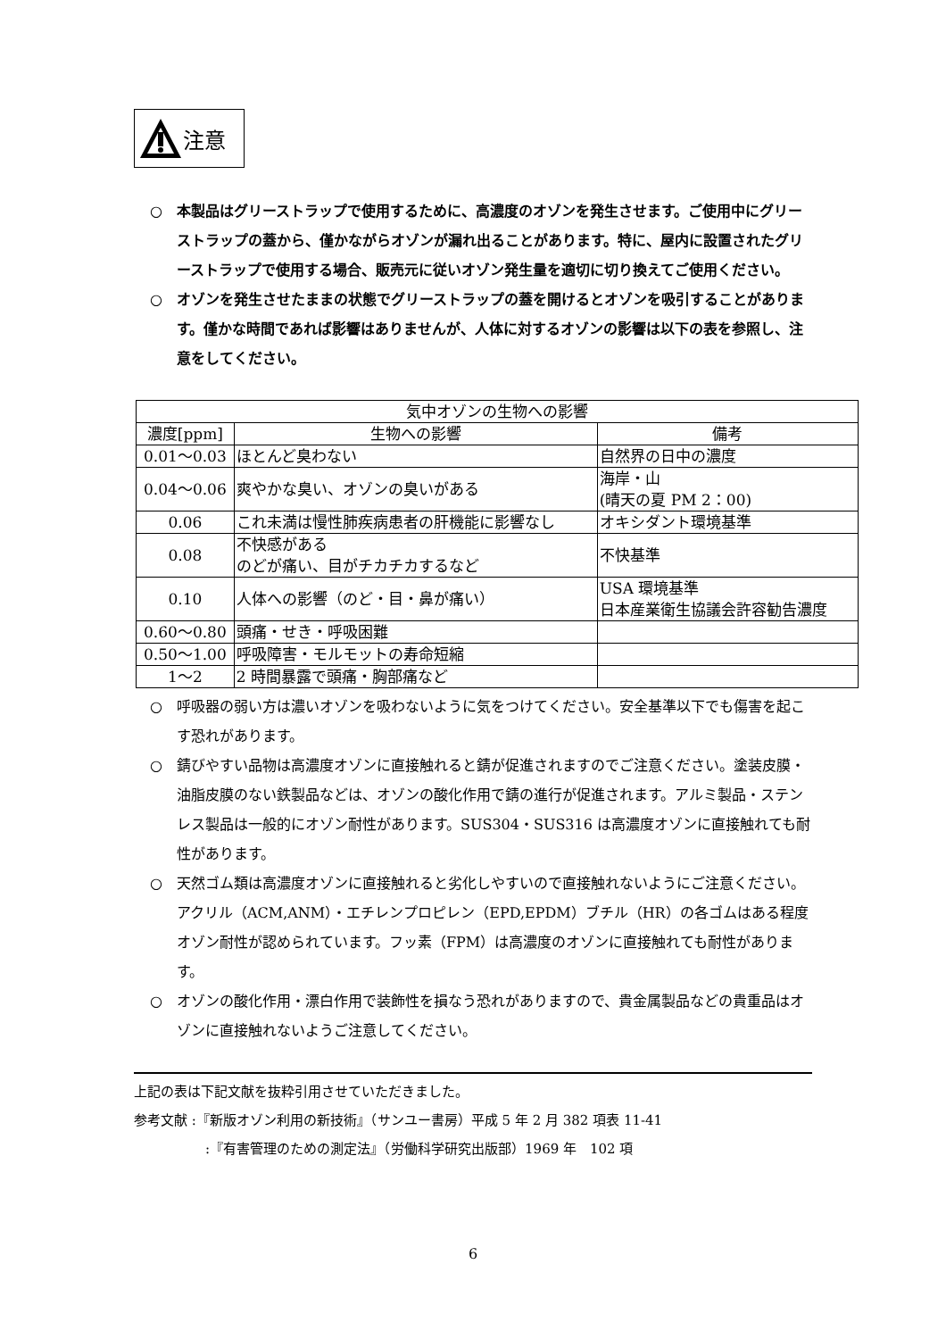注意
○ 本製品はグリーストラップで使用するために、高濃度のオゾンを発生させます。ご使用中にグリーストラップの蓋から、僅かながらオゾンが漏れ出ることがあります。特に、屋内に設置されたグリーストラップで使用する場合、販売元に従いオゾン発生量を適切に切り換えてご使用ください。
○ オゾンを発生させたままの状態でグリーストラップの蓋を開けるとオゾンを吸引することがあります。僅かな時間であれば影響はありませんが、人体に対するオゾンの影響は以下の表を参照し、注意をしてください。
| 気中オゾンの生物への影響 | | |
| --- | --- | --- |
| 濃度[ppm] | 生物への影響 | 備考 |
| 0.01～0.03 | ほとんど臭わない | 自然界の日中の濃度 |
| 0.04～0.06 | 爽やかな臭い、オゾンの臭いがある | 海岸・山 (晴天の夏 PM 2：00) |
| 0.06 | これ未満は慢性肺疾病患者の肝機能に影響なし | オキシダント環境基準 |
| 0.08 | 不快感がある のどが痛い、目がチカチカするなど | 不快基準 |
| 0.10 | 人体への影響（のど・目・鼻が痛い） | USA 環境基準 日本産業衛生協議会許容勧告濃度 |
| 0.60～0.80 | 頭痛・せき・呼吸困難 | |
| 0.50～1.00 | 呼吸障害・モルモットの寿命短縮 | |
| 1～2 | 2 時間暴露で頭痛・胸部痛など | |
○ 呼吸器の弱い方は濃いオゾンを吸わないように気をつけてください。安全基準以下でも傷害を起こす恐れがあります。
○ 錆びやすい品物は高濃度オゾンに直接触れると錆が促進されますのでご注意ください。塗装皮膜・油脂皮膜のない鉄製品などは、オゾンの酸化作用で錆の進行が促進されます。アルミ製品・ステンレス製品は一般的にオゾン耐性があります。SUS304・SUS316 は高濃度オゾンに直接触れても耐性があります。
○ 天然ゴム類は高濃度オゾンに直接触れると劣化しやすいので直接触れないようにご注意ください。アクリル（ACM,ANM）・エチレンプロピレン（EPD,EPDM）ブチル（HR）の各ゴムはある程度オゾン耐性が認められています。フッ素（FPM）は高濃度のオゾンに直接触れても耐性があります。
○ オゾンの酸化作用・漂白作用で装飾性を損なう恐れがありますので、貴金属製品などの貴重品はオゾンに直接触れないようご注意してください。
上記の表は下記文献を抜粋引用させていただきました。
参考文献 :『新版オゾン利用の新技術』（サンユー書房）平成 5 年 2 月 382 項表 11-41
:『有害管理のための測定法』（労働科学研究出版部）1969 年　102 項
6